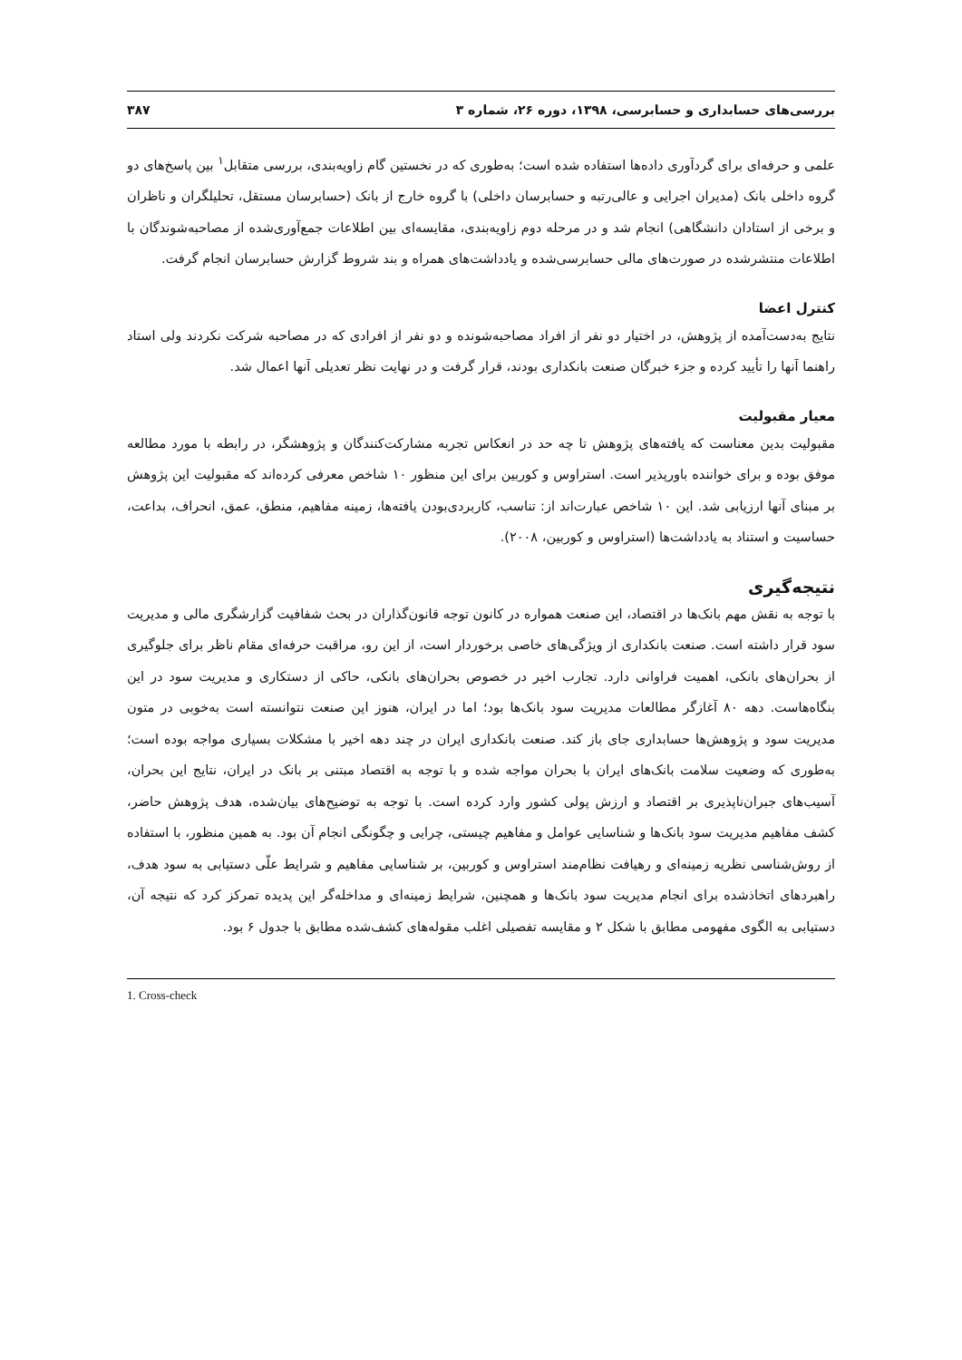بررسی‌های حسابداری و حسابرسی، ۱۳۹۸، دوره ۲۶، شماره ۳ ۳۸۷
علمی و حرفه‌ای برای گردآوری داده‌ها استفاده شده است؛ به‌طوری که در نخستین گام زاویه‌بندی، بررسی متقابل<sup>۱</sup> بین پاسخ‌های دو گروه داخلی بانک (مدیران اجرایی و عالی‌رتبه و حسابرسان داخلی) با گروه خارج از بانک (حسابرسان مستقل، تحلیلگران و ناظران و برخی از استادان دانشگاهی) انجام شد و در مرحله دوم زاویه‌بندی، مقایسه‌ای بین اطلاعات جمع‌آوری‌شده از مصاحبه‌شوندگان با اطلاعات منتشرشده در صورت‌های مالی حسابرسی‌شده و یادداشت‌های همراه و بند شروط گزارش حسابرسان انجام گرفت.
کنترل اعضا
نتایج به‌دست‌آمده از پژوهش، در اختیار دو نفر از افراد مصاحبه‌شونده و دو نفر از افرادی که در مصاحبه شرکت نکردند ولی استاد راهنما آنها را تأیید کرده و جزء خبرگان صنعت بانکداری بودند، قرار گرفت و در نهایت نظر تعدیلی آنها اعمال شد.
معیار مقبولیت
مقبولیت بدین معناست که یافته‌های پژوهش تا چه حد در انعکاس تجربه مشارکت‌کنندگان و پژوهشگر، در رابطه با مورد مطالعه موفق بوده و برای خواننده باورپذیر است. استراوس و کوربین برای این منظور ۱۰ شاخص معرفی کرده‌اند که مقبولیت این پژوهش بر مبنای آنها ارزیابی شد. این ۱۰ شاخص عبارت‌اند از: تناسب، کاربردی‌بودن یافته‌ها، زمینه مفاهیم، منطق، عمق، انحراف، بداعت، حساسیت و استناد به یادداشت‌ها (استراوس و کوربین، ۲۰۰۸).
نتیجه‌گیری
با توجه به نقش مهم بانک‌ها در اقتصاد، این صنعت همواره در کانون توجه قانون‌گذاران در بحث شفافیت گزارشگری مالی و مدیریت سود قرار داشته است. صنعت بانکداری از ویژگی‌های خاصی برخوردار است، از این رو، مراقبت حرفه‌ای مقام ناظر برای جلوگیری از بحران‌های بانکی، اهمیت فراوانی دارد. تجارب اخیر در خصوص بحران‌های بانکی، حاکی از دستکاری و مدیریت سود در این بنگاه‌هاست. دهه ۸۰ آغازگر مطالعات مدیریت سود بانک‌ها بود؛ اما در ایران، هنوز این صنعت نتوانسته است به‌خوبی در متون مدیریت سود و پژوهش‌ها حسابداری جای باز کند. صنعت بانکداری ایران در چند دهه اخیر با مشکلات بسیاری مواجه بوده است؛ به‌طوری که وضعیت سلامت بانک‌های ایران با بحران مواجه شده و با توجه به اقتصاد مبتنی بر بانک در ایران، نتایج این بحران، آسیب‌های جبران‌ناپذیری بر اقتصاد و ارزش پولی کشور وارد کرده است. با توجه به توضیح‌های بیان‌شده، هدف پژوهش حاضر، کشف مفاهیم مدیریت سود بانک‌ها و شناسایی عوامل و مفاهیم چیستی، چرایی و چگونگی انجام آن بود. به همین منظور، با استفاده از روش‌شناسی نظریه زمینه‌ای و رهیافت نظام‌مند استراوس و کوربین، بر شناسایی مفاهیم و شرایط علّی دستیابی به سود هدف، راهبردهای اتخاذشده برای انجام مدیریت سود بانک‌ها و همچنین، شرایط زمینه‌ای و مداخله‌گر این پدیده تمرکز کرد که نتیجه آن، دستیابی به الگوی مفهومی مطابق با شکل ۲ و مقایسه تفصیلی اغلب مقوله‌های کشف‌شده مطابق با جدول ۶ بود.
1. Cross-check